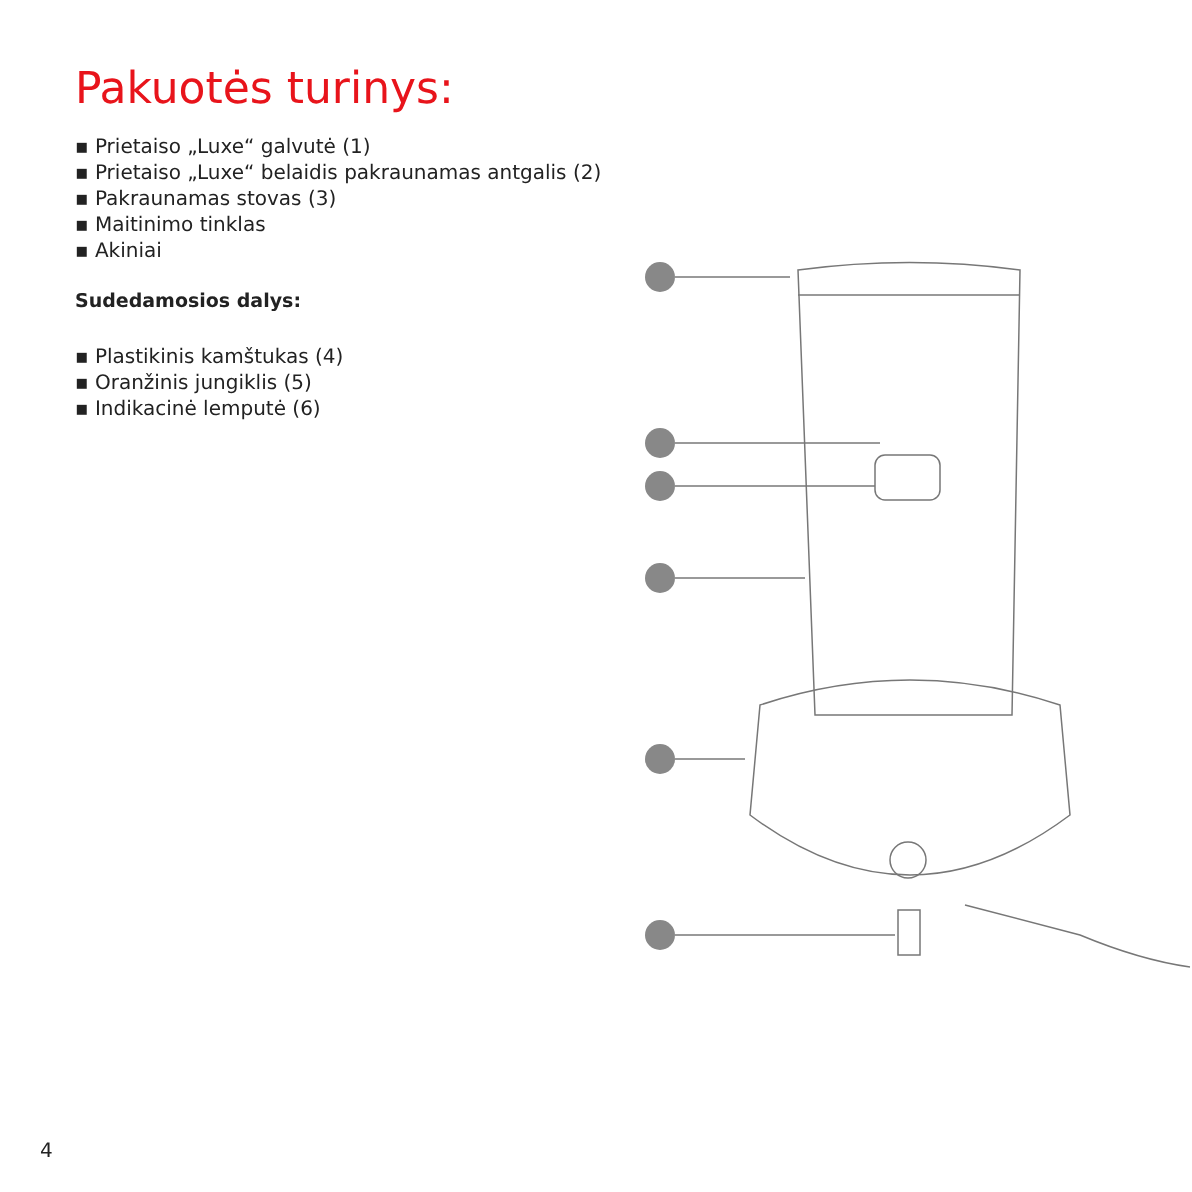Pakuotės turinys:
▪ Prietaiso „Luxe“ galvutė (1)
▪ Prietaiso „Luxe“ belaidis pakraunamas antgalis (2)
▪ Pakraunamas stovas (3)
▪ Maitinimo tinklas
▪ Akiniai
Sudedamosios dalys:
▪ Plastikinis kamštukas (4)
▪ Oranžinis jungiklis (5)
▪ Indikacinė lemputė (6)
4